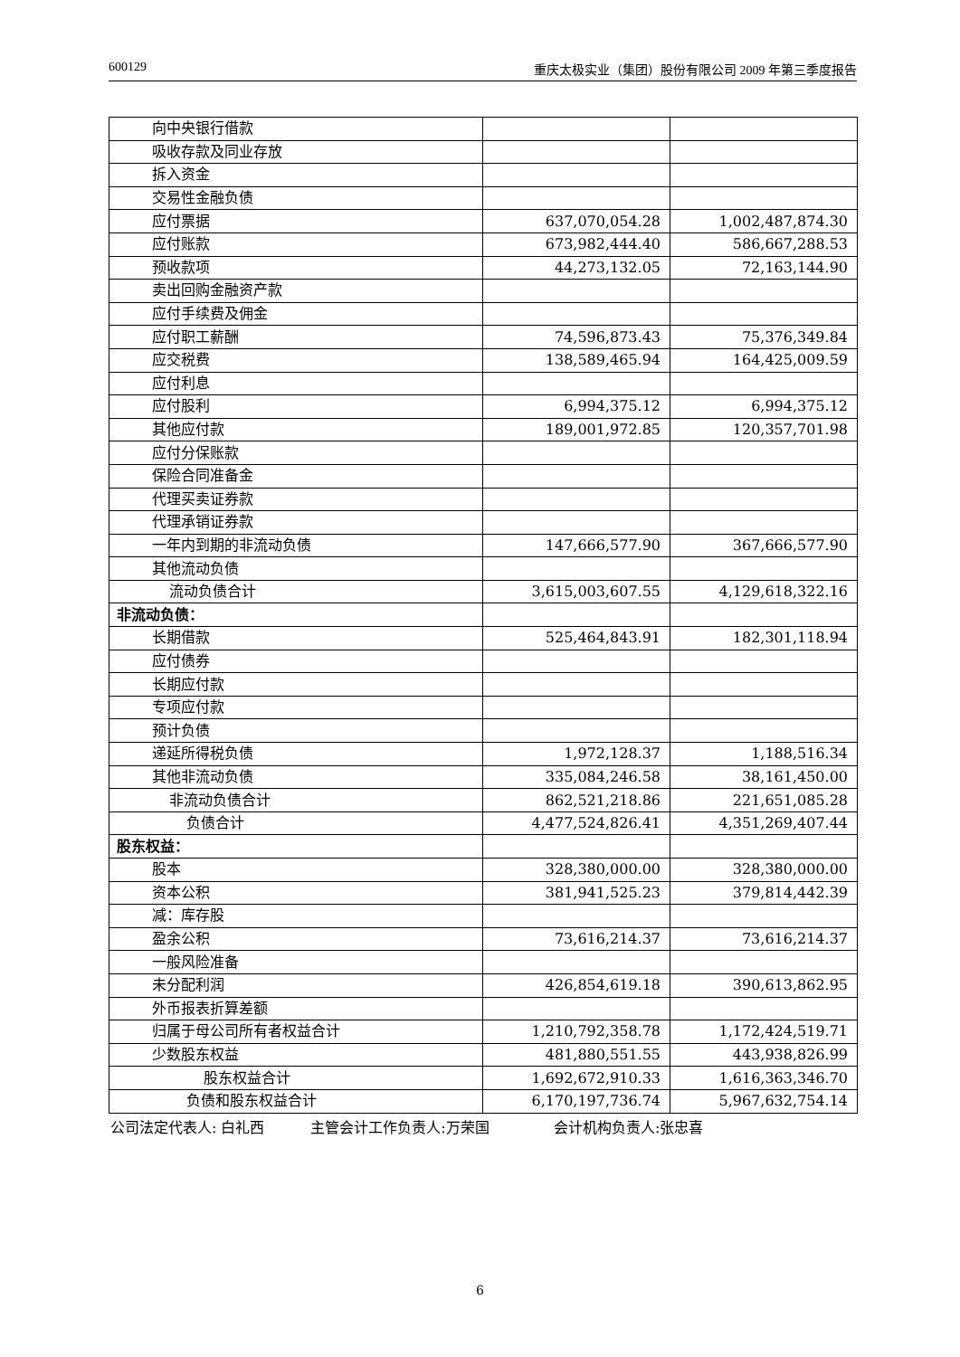600129 重庆太极实业（集团）股份有限公司 2009 年第三季度报告
| 向中央银行借款 | | |
| 吸收存款及同业存放 | | |
| 拆入资金 | | |
| 交易性金融负债 | | |
| 应付票据 | 637,070,054.28 | 1,002,487,874.30 |
| 应付账款 | 673,982,444.40 | 586,667,288.53 |
| 预收款项 | 44,273,132.05 | 72,163,144.90 |
| 卖出回购金融资产款 | | |
| 应付手续费及佣金 | | |
| 应付职工薪酬 | 74,596,873.43 | 75,376,349.84 |
| 应交税费 | 138,589,465.94 | 164,425,009.59 |
| 应付利息 | | |
| 应付股利 | 6,994,375.12 | 6,994,375.12 |
| 其他应付款 | 189,001,972.85 | 120,357,701.98 |
| 应付分保账款 | | |
| 保险合同准备金 | | |
| 代理买卖证券款 | | |
| 代理承销证券款 | | |
| 一年内到期的非流动负债 | 147,666,577.90 | 367,666,577.90 |
| 其他流动负债 | | |
| 流动负债合计 | 3,615,003,607.55 | 4,129,618,322.16 |
| 非流动负债： | | |
| 长期借款 | 525,464,843.91 | 182,301,118.94 |
| 应付债券 | | |
| 长期应付款 | | |
| 专项应付款 | | |
| 预计负债 | | |
| 递延所得税负债 | 1,972,128.37 | 1,188,516.34 |
| 其他非流动负债 | 335,084,246.58 | 38,161,450.00 |
| 非流动负债合计 | 862,521,218.86 | 221,651,085.28 |
| 负债合计 | 4,477,524,826.41 | 4,351,269,407.44 |
| 股东权益： | | |
| 股本 | 328,380,000.00 | 328,380,000.00 |
| 资本公积 | 381,941,525.23 | 379,814,442.39 |
| 减：库存股 | | |
| 盈余公积 | 73,616,214.37 | 73,616,214.37 |
| 一般风险准备 | | |
| 未分配利润 | 426,854,619.18 | 390,613,862.95 |
| 外币报表折算差额 | | |
| 归属于母公司所有者权益合计 | 1,210,792,358.78 | 1,172,424,519.71 |
| 少数股东权益 | 481,880,551.55 | 443,938,826.99 |
| 股东权益合计 | 1,692,672,910.33 | 1,616,363,346.70 |
| 负债和股东权益合计 | 6,170,197,736.74 | 5,967,632,754.14 |
公司法定代表人: 白礼西 主管会计工作负责人:万荣国 会计机构负责人:张忠喜
6